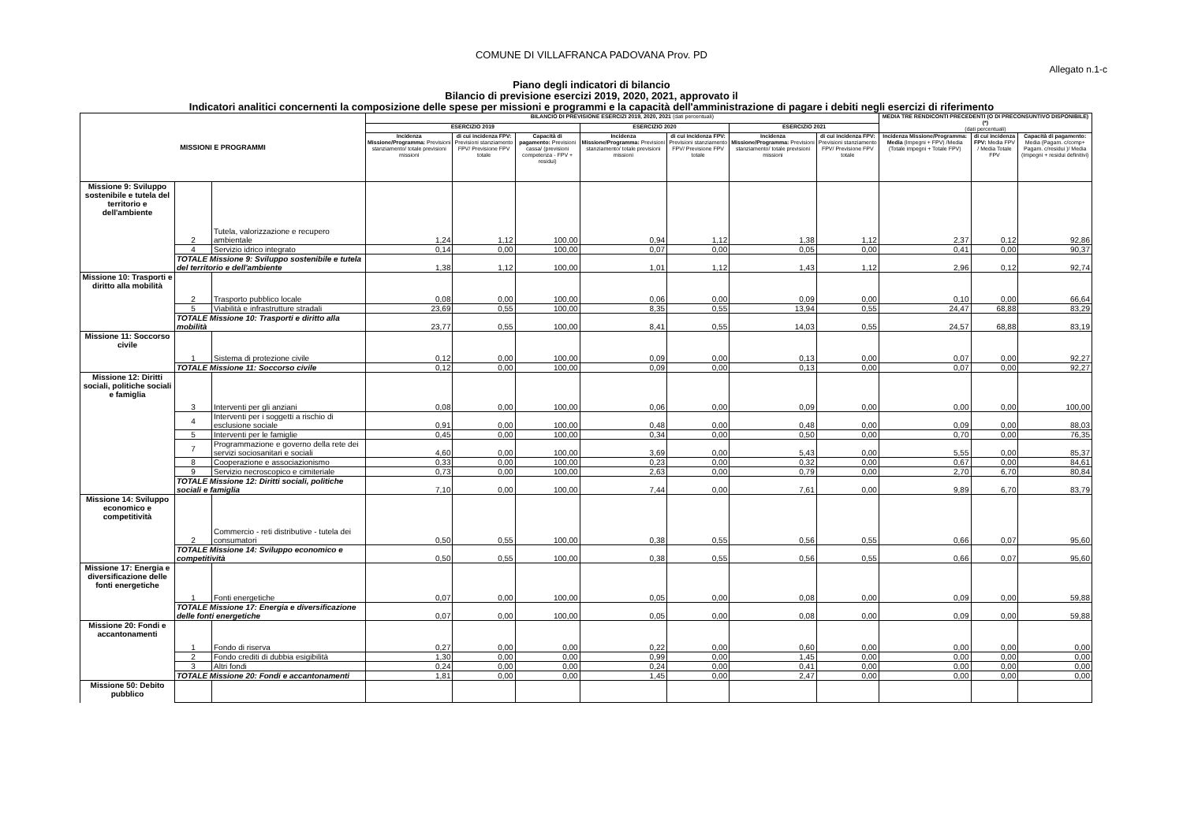COMUNE DI VILLAFRANCA PADOVANA Prov. PD
Allegato n.1-c
Piano degli indicatori di bilancio
Bilancio di previsione esercizi 2019, 2020, 2021, approvato il
Indicatori analitici concernenti la composizione delle spese per missioni e programmi e la capacità dell'amministrazione di pagare i debiti negli esercizi di riferimento
| MISSIONI E PROGRAMMI | | | BILANCIO DI PREVISIONE ESERCIZI 2019, 2020, 2021 (dati percentuali) | | | | | | | MEDIA TRE RENDICONTI PRECEDENTI (O DI PRECONSUNTIVO DISPONIBILE) (*) (dati percentuali) | | |
| --- | --- | --- | --- | --- | --- | --- | --- | --- | --- | --- | --- | --- |
| | | | ESERCIZIO 2019 | | | ESERCIZIO 2020 | | ESERCIZIO 2021 | | | | |
| | | | Incidenza Missione/Programma: Previsioni stanziamento/ totale previsioni missioni | di cui incidenza FPV: Previsioni stanziamento FPV/ Previsione FPV totale | Capacità di pagamento: Previsioni cassa/ (previsioni competenza - FPV + residui) | Incidenza Missione/Programma: Previsioni stanziamento/ totale previsioni missioni | di cui incidenza FPV: Previsioni stanziamento FPV/ Previsione FPV totale | Incidenza Missione/Programma: Previsioni stanziamento/ totale previsioni missioni | di cui incidenza FPV: Previsioni stanziamento FPV/ Previsione FPV totale | Incidenza Missione/Programma: Media (Impegni + FPV) /Media (Totale impegni + Totale FPV) | di cui incidenza FPV: Media FPV / Media Totale FPV | Capacità di pagamento: Media (Pagam. c/comp+ Pagam. c/residui )/ Media (Impegni + residui definitivi) |
| Missione 9: Sviluppo sostenibile e tutela del territorio e dell'ambiente | 2 | Tutela, valorizzazione e recupero ambientale | 1,24 | 1,12 | 100,00 | 0,94 | 1,12 | 1,38 | 1,12 | 2,37 | 0,12 | 92,86 |
| | 4 | Servizio idrico integrato | 0,14 | 0,00 | 100,00 | 0,07 | 0,00 | 0,05 | 0,00 | 0,41 | 0,00 | 90,37 |
| | TOTALE Missione 9: Sviluppo sostenibile e tutela del territorio e dell'ambiente | | 1,38 | 1,12 | 100,00 | 1,01 | 1,12 | 1,43 | 1,12 | 2,96 | 0,12 | 92,74 |
| Missione 10: Trasporti e diritto alla mobilità | 2 | Trasporto pubblico locale | 0,08 | 0,00 | 100,00 | 0,06 | 0,00 | 0,09 | 0,00 | 0,10 | 0,00 | 66,64 |
| | 5 | Viabilità e infrastrutture stradali | 23,69 | 0,55 | 100,00 | 8,35 | 0,55 | 13,94 | 0,55 | 24,47 | 68,88 | 83,29 |
| | TOTALE Missione 10: Trasporti e diritto alla mobilità | | 23,77 | 0,55 | 100,00 | 8,41 | 0,55 | 14,03 | 0,55 | 24,57 | 68,88 | 83,19 |
| Missione 11: Soccorso civile | 1 | Sistema di protezione civile | 0,12 | 0,00 | 100,00 | 0,09 | 0,00 | 0,13 | 0,00 | 0,07 | 0,00 | 92,27 |
| | TOTALE Missione 11: Soccorso civile | | 0,12 | 0,00 | 100,00 | 0,09 | 0,00 | 0,13 | 0,00 | 0,07 | 0,00 | 92,27 |
| Missione 12: Diritti sociali, politiche sociali e famiglia | 3 | Interventi per gli anziani | 0,08 | 0,00 | 100,00 | 0,06 | 0,00 | 0,09 | 0,00 | 0,00 | 0,00 | 100,00 |
| | 4 | Interventi per i soggetti a rischio di esclusione sociale | 0,91 | 0,00 | 100,00 | 0,48 | 0,00 | 0,48 | 0,00 | 0,09 | 0,00 | 88,03 |
| | 5 | Interventi per le famiglie | 0,45 | 0,00 | 100,00 | 0,34 | 0,00 | 0,50 | 0,00 | 0,70 | 0,00 | 76,35 |
| | 7 | Programmazione e governo della rete dei servizi sociosanitari e sociali | 4,60 | 0,00 | 100,00 | 3,69 | 0,00 | 5,43 | 0,00 | 5,55 | 0,00 | 85,37 |
| | 8 | Cooperazione e associazionismo | 0,33 | 0,00 | 100,00 | 0,23 | 0,00 | 0,32 | 0,00 | 0,67 | 0,00 | 84,61 |
| | 9 | Servizio necroscopico e cimiteriale | 0,73 | 0,00 | 100,00 | 2,63 | 0,00 | 0,79 | 0,00 | 2,70 | 6,70 | 80,84 |
| | TOTALE Missione 12: Diritti sociali, politiche sociali e famiglia | | 7,10 | 0,00 | 100,00 | 7,44 | 0,00 | 7,61 | 0,00 | 9,89 | 6,70 | 83,79 |
| Missione 14: Sviluppo economico e competitività | 2 | Commercio - reti distributive - tutela dei consumatori | 0,50 | 0,55 | 100,00 | 0,38 | 0,55 | 0,56 | 0,55 | 0,66 | 0,07 | 95,60 |
| | TOTALE Missione 14: Sviluppo economico e competitività | | 0,50 | 0,55 | 100,00 | 0,38 | 0,55 | 0,56 | 0,55 | 0,66 | 0,07 | 95,60 |
| Missione 17: Energia e diversificazione delle fonti energetiche | 1 | Fonti energetiche | 0,07 | 0,00 | 100,00 | 0,05 | 0,00 | 0,08 | 0,00 | 0,09 | 0,00 | 59,88 |
| | TOTALE Missione 17: Energia e diversificazione delle fonti energetiche | | 0,07 | 0,00 | 100,00 | 0,05 | 0,00 | 0,08 | 0,00 | 0,09 | 0,00 | 59,88 |
| Missione 20: Fondi e accantonamenti | 1 | Fondo di riserva | 0,27 | 0,00 | 0,00 | 0,22 | 0,00 | 0,60 | 0,00 | 0,00 | 0,00 | 0,00 |
| | 2 | Fondo crediti di dubbia esigibilità | 1,30 | 0,00 | 0,00 | 0,99 | 0,00 | 1,45 | 0,00 | 0,00 | 0,00 | 0,00 |
| | 3 | Altri fondi | 0,24 | 0,00 | 0,00 | 0,24 | 0,00 | 0,41 | 0,00 | 0,00 | 0,00 | 0,00 |
| | TOTALE Missione 20: Fondi e accantonamenti | | 1,81 | 0,00 | 0,00 | 1,45 | 0,00 | 2,47 | 0,00 | 0,00 | 0,00 | 0,00 |
| Missione 50: Debito pubblico | | | | | | | | | | | | |